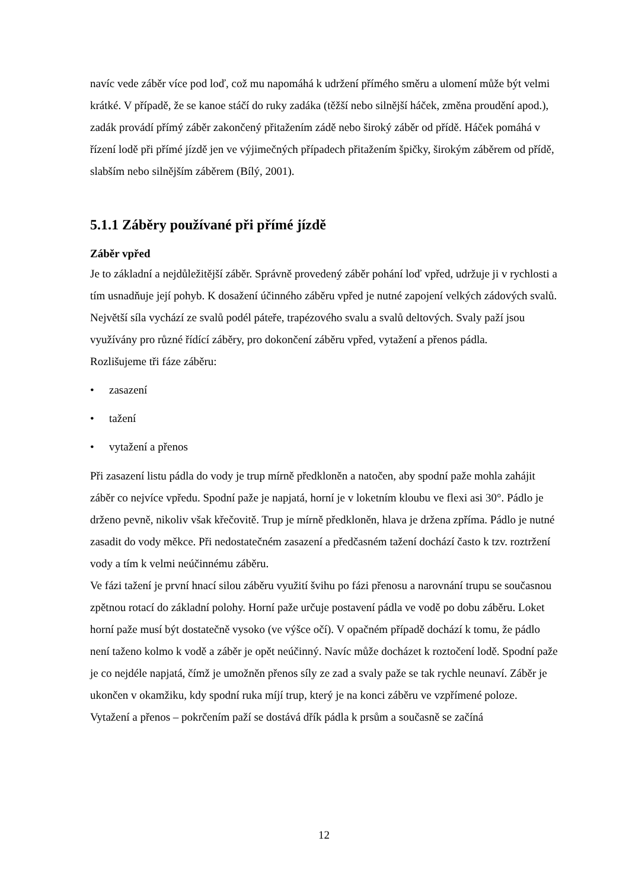navíc vede záběr více pod loď, což mu napomáhá k udržení přímého směru a ulomení může být velmi krátké. V případě, že se kanoe stáčí do ruky zadáka (těžší nebo silnější háček, změna proudění apod.), zadák provádí přímý záběr zakončený přitažením zádě nebo široký záběr od přídě. Háček pomáhá v řízení lodě při přímé jízdě jen ve výjimečných případech přitažením špičky, širokým záběrem od přídě, slabším nebo silnějším záběrem (Bílý, 2001).
5.1.1 Záběry používané při přímé jízdě
Záběr vpřed
Je to základní a nejdůležitější záběr. Správně provedený záběr pohání loď vpřed, udržuje ji v rychlosti a tím usnadňuje její pohyb. K dosažení účinného záběru vpřed je nutné zapojení velkých zádových svalů. Největší síla vychází ze svalů podél páteře, trapézového svalu a svalů deltových. Svaly paží jsou využívány pro různé řídící záběry, pro dokončení záběru vpřed, vytažení a přenos pádla.
Rozlišujeme tři fáze záběru:
• zasazení
• tažení
• vytažení a přenos
Při zasazení listu pádla do vody je trup mírně předkloněn a natočen, aby spodní paže mohla zahájit záběr co nejvíce vpředu. Spodní paže je napjatá, horní je v loketním kloubu ve flexi asi 30°. Pádlo je drženo pevně, nikoliv však křečovitě. Trup je mírně předkloněn, hlava je držena zpříma. Pádlo je nutné zasadit do vody měkce. Při nedostatečném zasazení a předčasném tažení dochází často k tzv. roztržení vody a tím k velmi neúčinnému záběru.
Ve fázi tažení je první hnací silou záběru využití švihu po fázi přenosu a narovnání trupu se současnou zpětnou rotací do základní polohy. Horní paže určuje postavení pádla ve vodě po dobu záběru. Loket horní paže musí být dostatečně vysoko (ve výšce očí). V opačném případě dochází k tomu, že pádlo není taženo kolmo k vodě a záběr je opět neúčinný. Navíc může docházet k roztočení lodě. Spodní paže je co nejdéle napjatá, čímž je umožněn přenos síly ze zad a svaly paže se tak rychle neunaví. Záběr je ukončen v okamžiku, kdy spodní ruka míjí trup, který je na konci záběru ve vzpřímené poloze.
Vytažení a přenos – pokrčením paží se dostává dřík pádla k prsům a současně se začíná
12